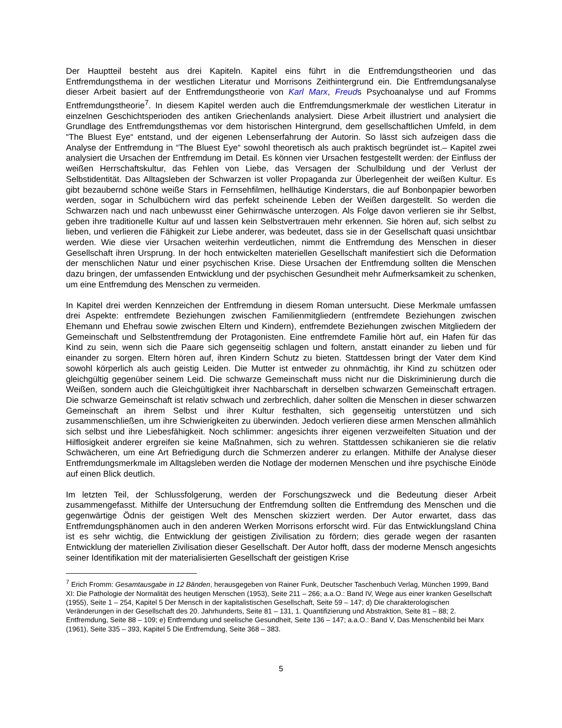Der Hauptteil besteht aus drei Kapiteln. Kapitel eins führt in die Entfremdungstheorien und das Entfremdungsthema in der westlichen Literatur und Morrisons Zeithintergrund ein. Die Entfremdungsanalyse dieser Arbeit basiert auf der Entfremdungstheorie von Karl Marx, Freuds Psychoanalyse und auf Fromms Entfremdungstheorie<sup>7</sup>. In diesem Kapitel werden auch die Entfremdungsmerkmale der westlichen Literatur in einzelnen Geschichtsperioden des antiken Griechenlands analysiert. Diese Arbeit illustriert und analysiert die Grundlage des Entfremdungsthemas vor dem historischen Hintergrund, dem gesellschaftlichen Umfeld, in dem “The Bluest Eye“ entstand, und der eigenen Lebenserfahrung der Autorin. So lässt sich aufzeigen dass die Analyse der Entfremdung in “The Bluest Eye“ sowohl theoretisch als auch praktisch begründet ist.– Kapitel zwei analysiert die Ursachen der Entfremdung im Detail. Es können vier Ursachen festgestellt werden: der Einfluss der weißen Herrschaftskultur, das Fehlen von Liebe, das Versagen der Schulbildung und der Verlust der Selbstidentität. Das Alltagsleben der Schwarzen ist voller Propaganda zur Überlegenheit der weißen Kultur. Es gibt bezaubernd schöne weiße Stars in Fernsehfilmen, hellhäutige Kinderstars, die auf Bonbonpapier beworben werden, sogar in Schulbüchern wird das perfekt scheinende Leben der Weißen dargestellt. So werden die Schwarzen nach und nach unbewusst einer Gehirnwäsche unterzogen. Als Folge davon verlieren sie ihr Selbst, geben ihre traditionelle Kultur auf und lassen kein Selbstvertrauen mehr erkennen. Sie hören auf, sich selbst zu lieben, und verlieren die Fähigkeit zur Liebe anderer, was bedeutet, dass sie in der Gesellschaft quasi unsichtbar werden. Wie diese vier Ursachen weiterhin verdeutlichen, nimmt die Entfremdung des Menschen in dieser Gesellschaft ihren Ursprung. In der hoch entwickelten materiellen Gesellschaft manifestiert sich die Deformation der menschlichen Natur und einer psychischen Krise. Diese Ursachen der Entfremdung sollten die Menschen dazu bringen, der umfassenden Entwicklung und der psychischen Gesundheit mehr Aufmerksamkeit zu schenken, um eine Entfremdung des Menschen zu vermeiden.
In Kapitel drei werden Kennzeichen der Entfremdung in diesem Roman untersucht. Diese Merkmale umfassen drei Aspekte: entfremdete Beziehungen zwischen Familienmitgliedern (entfremdete Beziehungen zwischen Ehemann und Ehefrau sowie zwischen Eltern und Kindern), entfremdete Beziehungen zwischen Mitgliedern der Gemeinschaft und Selbstentfremdung der Protagonisten. Eine entfremdete Familie hört auf, ein Hafen für das Kind zu sein, wenn sich die Paare sich gegenseitig schlagen und foltern, anstatt einander zu lieben und für einander zu sorgen. Eltern hören auf, ihren Kindern Schutz zu bieten. Stattdessen bringt der Vater dem Kind sowohl körperlich als auch geistig Leiden. Die Mutter ist entweder zu ohnmächtig, ihr Kind zu schützen oder gleichgültig gegenüber seinem Leid. Die schwarze Gemeinschaft muss nicht nur die Diskriminierung durch die Weißen, sondern auch die Gleichgültigkeit ihrer Nachbarschaft in derselben schwarzen Gemeinschaft ertragen. Die schwarze Gemeinschaft ist relativ schwach und zerbrechlich, daher sollten die Menschen in dieser schwarzen Gemeinschaft an ihrem Selbst und ihrer Kultur festhalten, sich gegenseitig unterstützen und sich zusammenschließen, um ihre Schwierigkeiten zu überwinden. Jedoch verlieren diese armen Menschen allmählich sich selbst und ihre Liebesfähigkeit. Noch schlimmer: angesichts ihrer eigenen verzweifelten Situation und der Hilflosigkeit anderer ergreifen sie keine Maßnahmen, sich zu wehren. Stattdessen schikanieren sie die relativ Schwächeren, um eine Art Befriedigung durch die Schmerzen anderer zu erlangen. Mithilfe der Analyse dieser Entfremdungsmerkmale im Alltagsleben werden die Notlage der modernen Menschen und ihre psychische Einöde auf einen Blick deutlich.
Im letzten Teil, der Schlussfolgerung, werden der Forschungszweck und die Bedeutung dieser Arbeit zusammengefasst. Mithilfe der Untersuchung der Entfremdung sollten die Entfremdung des Menschen und die gegenwärtige Ödnis der geistigen Welt des Menschen skizziert werden. Der Autor erwartet, dass das Entfremdungsphänomen auch in den anderen Werken Morrisons erforscht wird. Für das Entwicklungsland China ist es sehr wichtig, die Entwicklung der geistigen Zivilisation zu fördern; dies gerade wegen der rasanten Entwicklung der materiellen Zivilisation dieser Gesellschaft. Der Autor hofft, dass der moderne Mensch angesichts seiner Identifikation mit der materialisierten Gesellschaft der geistigen Krise
<sup>7</sup> Erich Fromm: Gesamtausgabe in 12 Bänden, herausgegeben von Rainer Funk, Deutscher Taschenbuch Verlag, München 1999, Band XI: Die Pathologie der Normalität des heutigen Menschen (1953), Seite 211 – 266; a.a.O.: Band IV, Wege aus einer kranken Gesellschaft (1955), Seite 1 – 254, Kapitel 5 Der Mensch in der kapitalistischen Gesellschaft, Seite 59 – 147; d) Die charakterologischen Veränderungen in der Gesellschaft des 20. Jahrhunderts, Seite 81 – 131, 1. Quantifizierung und Abstraktion, Seite 81 – 88; 2. Entfremdung, Seite 88 – 109; e) Entfremdung und seelische Gesundheit, Seite 136 – 147; a.a.O.: Band V, Das Menschenbild bei Marx (1961), Seite 335 – 393, Kapitel 5 Die Entfremdung, Seite 368 – 383.
5